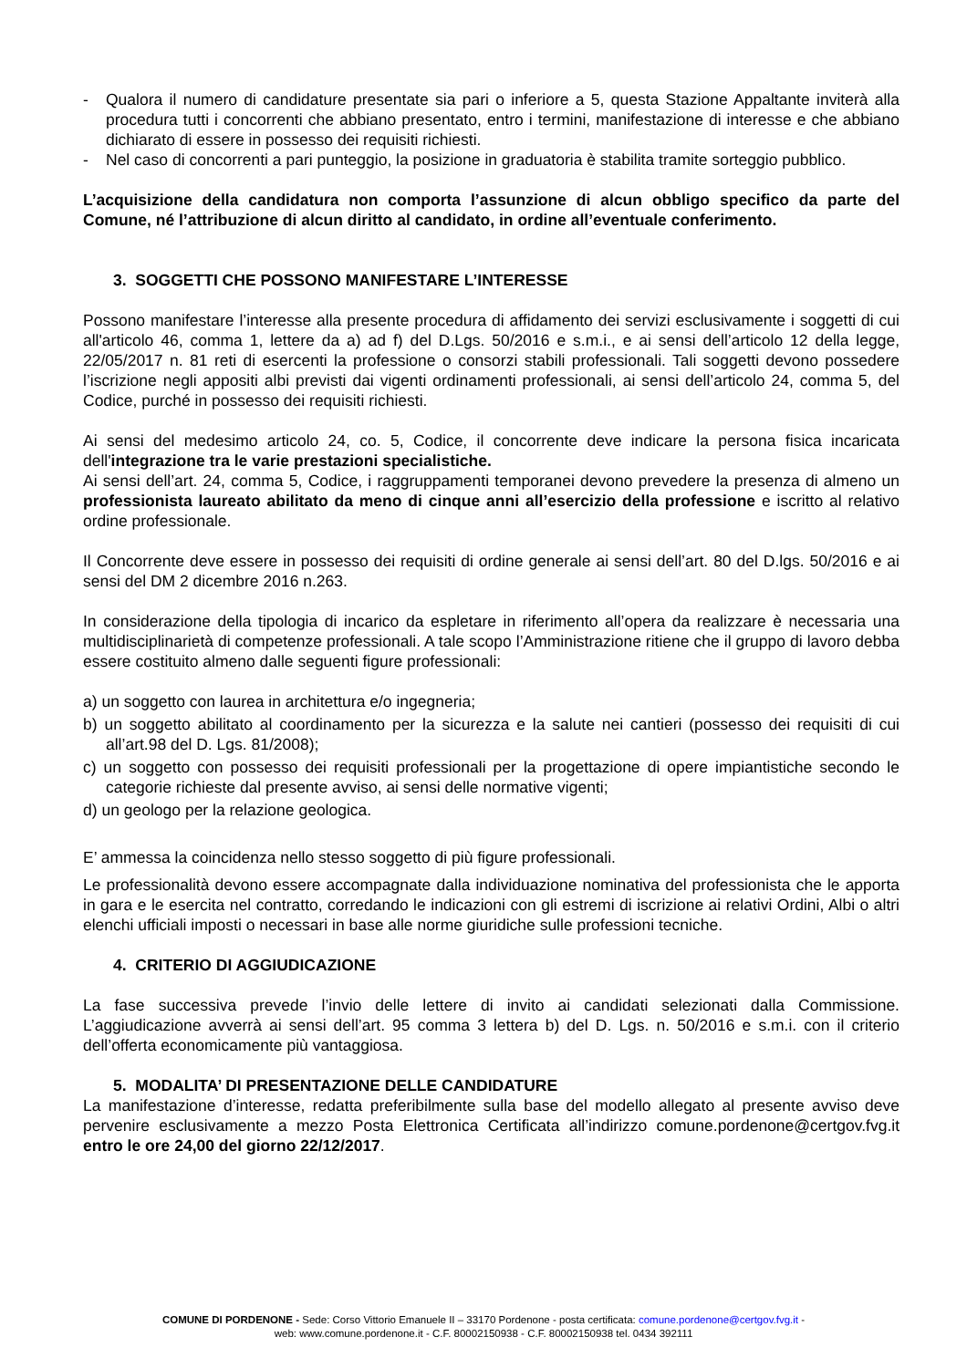- Qualora il numero di candidature presentate sia pari o inferiore a 5, questa Stazione Appaltante inviterà alla procedura tutti i concorrenti che abbiano presentato, entro i termini, manifestazione di interesse e che abbiano dichiarato di essere in possesso dei requisiti richiesti.
- Nel caso di concorrenti a pari punteggio, la posizione in graduatoria è stabilita tramite sorteggio pubblico.
L’acquisizione della candidatura non comporta l’assunzione di alcun obbligo specifico da parte del Comune, né l’attribuzione di alcun diritto al candidato, in ordine all’eventuale conferimento.
3. SOGGETTI CHE POSSONO MANIFESTARE L’INTERESSE
Possono manifestare l’interesse alla presente procedura di affidamento dei servizi esclusivamente i soggetti di cui all'articolo 46, comma 1, lettere da a) ad f) del D.Lgs. 50/2016 e s.m.i., e ai sensi dell’articolo 12 della legge, 22/05/2017 n. 81 reti di esercenti la professione o consorzi stabili professionali. Tali soggetti devono possedere l’iscrizione negli appositi albi previsti dai vigenti ordinamenti professionali, ai sensi dell’articolo 24, comma 5, del Codice, purché in possesso dei requisiti richiesti.
Ai sensi del medesimo articolo 24, co. 5, Codice, il concorrente deve indicare la persona fisica incaricata dell'integrazione tra le varie prestazioni specialistiche.
Ai sensi dell’art. 24, comma 5, Codice, i raggruppamenti temporanei devono prevedere la presenza di almeno un professionista laureato abilitato da meno di cinque anni all’esercizio della professione e iscritto al relativo ordine professionale.
Il Concorrente deve essere in possesso dei requisiti di ordine generale ai sensi dell’art. 80 del D.lgs. 50/2016 e ai sensi del DM 2 dicembre 2016 n.263.
In considerazione della tipologia di incarico da espletare in riferimento all’opera da realizzare è necessaria una multidisciplinarietà di competenze professionali. A tale scopo l’Amministrazione ritiene che il gruppo di lavoro debba essere costituito almeno dalle seguenti figure professionali:
a) un soggetto con laurea in architettura e/o ingegneria;
b) un soggetto abilitato al coordinamento per la sicurezza e la salute nei cantieri (possesso dei requisiti di cui all’art.98 del D. Lgs. 81/2008);
c) un soggetto con possesso dei requisiti professionali per la progettazione di opere impiantistiche secondo le categorie richieste dal presente avviso, ai sensi delle normative vigenti;
d) un geologo per la relazione geologica.
E’ ammessa la coincidenza nello stesso soggetto di più figure professionali.
Le professionalità devono essere accompagnate dalla individuazione nominativa del professionista che le apporta in gara e le esercita nel contratto, corredando le indicazioni con gli estremi di iscrizione ai relativi Ordini, Albi o altri elenchi ufficiali imposti o necessari in base alle norme giuridiche sulle professioni tecniche.
4. CRITERIO DI AGGIUDICAZIONE
La fase successiva prevede l’invio delle lettere di invito ai candidati selezionati dalla Commissione. L’aggiudicazione avverrà ai sensi dell’art. 95 comma 3 lettera b) del D. Lgs. n. 50/2016 e s.m.i. con il criterio dell’offerta economicamente più vantaggiosa.
5. MODALITA’ DI PRESENTAZIONE DELLE CANDIDATURE
La manifestazione d’interesse, redatta preferibilmente sulla base del modello allegato al presente avviso deve pervenire esclusivamente a mezzo Posta Elettronica Certificata all’indirizzo comune.pordenone@certgov.fvg.it entro le ore 24,00 del giorno 22/12/2017.
COMUNE DI PORDENONE - Sede: Corso Vittorio Emanuele II – 33170 Pordenone - posta certificata: comune.pordenone@certgov.fvg.it -
web: www.comune.pordenone.it - C.F. 80002150938 - C.F. 80002150938 tel. 0434 392111